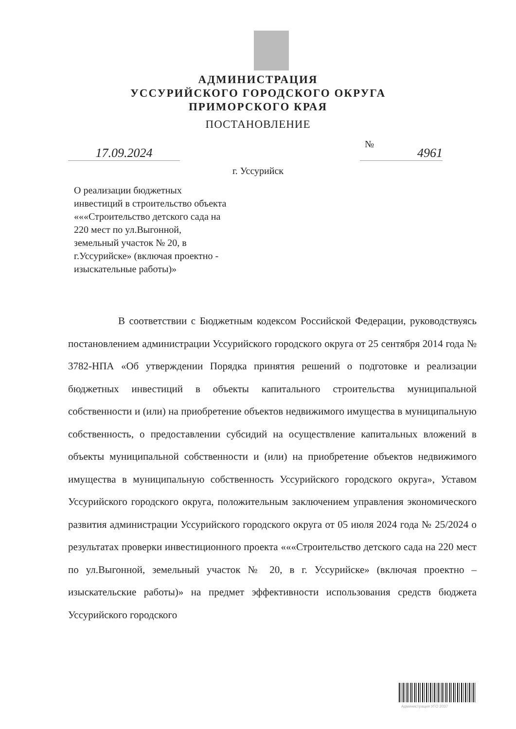АДМИНИСТРАЦИЯ
УССУРИЙСКОГО ГОРОДСКОГО ОКРУГА
ПРИМОРСКОГО КРАЯ
ПОСТАНОВЛЕНИЕ
17.09.2024
№
4961
г. Уссурийск
О реализации бюджетных
инвестиций в строительство объекта
«««Строительство детского сада на
220 мест по ул.Выгонной,
земельный участок № 20, в
г.Уссурийске» (включая проектно -
изыскательные работы)»
В соответствии с Бюджетным кодексом Российской Федерации, руководствуясь постановлением администрации Уссурийского городского округа от 25 сентября 2014 года № 3782-НПА «Об утверждении Порядка принятия решений о подготовке и реализации бюджетных инвестиций в объекты капитального строительства муниципальной собственности и (или) на приобретение объектов недвижимого имущества в муниципальную собственность, о предоставлении субсидий на осуществление капитальных вложений в объекты муниципальной собственности и (или) на приобретение объектов недвижимого имущества в муниципальную собственность Уссурийского городского округа», Уставом Уссурийского городского округа, положительным заключением управления экономического развития администрации Уссурийского городского округа от 05 июля 2024 года № 25/2024 о результатах проверки инвестиционного проекта «««Строительство детского сада на 220 мест по ул.Выгонной, земельный участок № 20, в г. Уссурийске» (включая проектно – изыскательские работы)» на предмет эффективности использования средств бюджета Уссурийского городского
Администрация УГО 2037